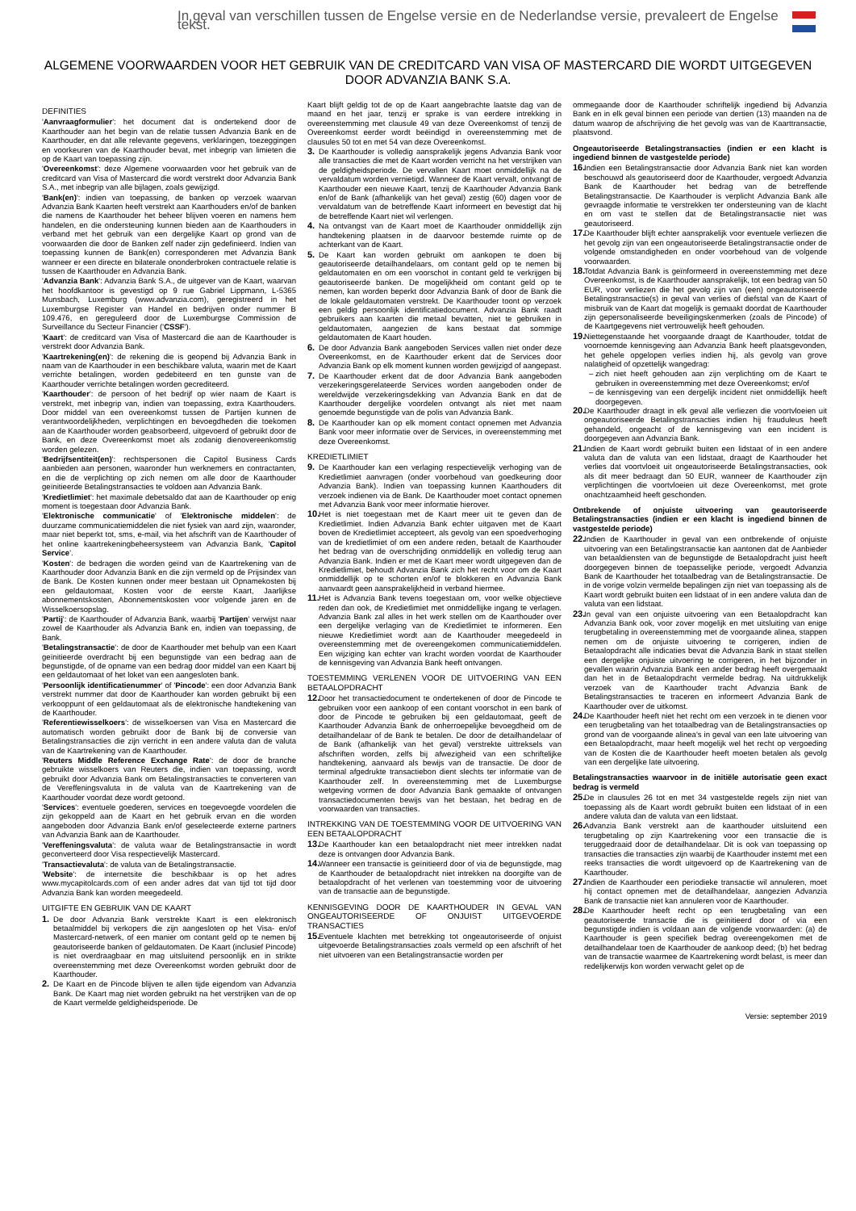In geval van verschillen tussen de Engelse versie en de Nederlandse versie, prevaleert de Engelse tekst.
ALGEMENE VOORWAARDEN VOOR HET GEBRUIK VAN DE CREDITCARD VAN VISA OF MASTERCARD DIE WORDT UITGEGEVEN DOOR ADVANZIA BANK S.A.
DEFINITIES
'Aanvraagformulier': het document dat is ondertekend door de Kaarthouder aan het begin van de relatie tussen Advanzia Bank en de Kaarthouder, en dat alle relevante gegevens, verklaringen, toezeggingen en voorkeuren van de Kaarthouder bevat, met inbegrip van limieten die op de Kaart van toepassing zijn.
'Overeenkomst': deze Algemene voorwaarden voor het gebruik van de creditcard van Visa of Mastercard die wordt verstrekt door Advanzia Bank S.A., met inbegrip van alle bijlagen, zoals gewijzigd.
'Bank(en)': indien van toepassing, de banken op verzoek waarvan Advanzia Bank Kaarten heeft verstrekt aan Kaarthouders en/of de banken die namens de Kaarthouder het beheer blijven voeren en namens hem handelen, en die ondersteuning kunnen bieden aan de Kaarthouders in verband met het gebruik van een dergelijke Kaart op grond van de voorwaarden die door de Banken zelf nader zijn gedefinieerd. Indien van toepassing kunnen de Bank(en) corresponderen met Advanzia Bank wanneer er een directe en bilaterale ononderbroken contractuele relatie is tussen de Kaarthouder en Advanzia Bank.
'Advanzia Bank': Advanzia Bank S.A., de uitgever van de Kaart, waarvan het hoofdkantoor is gevestigd op 9 rue Gabriel Lippmann, L-5365 Munsbach, Luxemburg (www.advanzia.com), geregistreerd in het Luxemburgse Register van Handel en bedrijven onder nummer B 109.476, en gereguleerd door de Luxemburgse Commission de Surveillance du Secteur Financier ('CSSF').
'Kaart': de creditcard van Visa of Mastercard die aan de Kaarthouder is verstrekt door Advanzia Bank.
'Kaartrekening(en)': de rekening die is geopend bij Advanzia Bank in naam van de Kaarthouder in een beschikbare valuta, waarin met de Kaart verrichte betalingen, worden gedebiteerd en ten gunste van de Kaarthouder verrichte betalingen worden gecrediteerd.
'Kaarthouder': de persoon of het bedrijf op wier naam de Kaart is verstrekt, met inbegrip van, indien van toepassing, extra Kaarthouders. Door middel van een overeenkomst tussen de Partijen kunnen de verantwoordelijkheden, verplichtingen en bevoegdheden die toekomen aan de Kaarthouder worden geabsorbeerd, uitgevoerd of gebruikt door de Bank, en deze Overeenkomst moet als zodanig dienovereenkomstig worden gelezen.
'Bedrijfsentiteit(en)': rechtspersonen die Capitol Business Cards aanbieden aan personen, waaronder hun werknemers en contractanten, en die de verplichting op zich nemen om alle door de Kaarthouder geïnitieerde Betalingstransacties te voldoen aan Advanzia Bank.
'Kredietlimiet': het maximale debetsaldo dat aan de Kaarthouder op enig moment is toegestaan door Advanzia Bank.
'Elektronische communicatie' of 'Elektronische middelen': de duurzame communicatiemiddelen die niet fysiek van aard zijn, waaronder, maar niet beperkt tot, sms, e-mail, via het afschrift van de Kaarthouder of het online kaartrekeningbeheersysteem van Advanzia Bank, 'Capitol Service'.
'Kosten': de bedragen die worden geïnd van de Kaartrekening van de Kaarthouder door Advanzia Bank en die zijn vermeld op de Prijsindex van de Bank. De Kosten kunnen onder meer bestaan uit Opnamekosten bij een geldautomaat, Kosten voor de eerste Kaart, Jaarlijkse abonnementskosten, Abonnementskosten voor volgende jaren en de Wisselkoersopslag.
'Partij': de Kaarthouder of Advanzia Bank, waarbij 'Partijen' verwijst naar zowel de Kaarthouder als Advanzia Bank en, indien van toepassing, de Bank.
'Betalingstransactie': de door de Kaarthouder met behulp van een Kaart geïnitieerde overdracht bij een begunstigde van een bedrag aan de begunstigde, of de opname van een bedrag door middel van een Kaart bij een geldautomaat of het loket van een aangesloten bank.
'Persoonlijk identificatienummer' of 'Pincode': een door Advanzia Bank verstrekt nummer dat door de Kaarthouder kan worden gebruikt bij een verkooppunt of een geldautomaat als de elektronische handtekening van de Kaarthouder.
'Referentiewisselkoers': de wisselkoersen van Visa en Mastercard die automatisch worden gebruikt door de Bank bij de conversie van Betalingstransacties die zijn verricht in een andere valuta dan de valuta van de Kaartrekening van de Kaarthouder.
'Reuters Middle Reference Exchange Rate': de door de branche gebruikte wisselkoers van Reuters die, indien van toepassing, wordt gebruikt door Advanzia Bank om Betalingstransacties te converteren van de Vereffeningsvaluta in de valuta van de Kaartrekening van de Kaarthouder voordat deze wordt getoond.
'Services': eventuele goederen, services en toegevoegde voordelen die zijn gekoppeld aan de Kaart en het gebruik ervan en die worden aangeboden door Advanzia Bank en/of geselecteerde externe partners van Advanzia Bank aan de Kaarthouder.
'Vereffeningsvaluta': de valuta waar de Betalingstransactie in wordt geconverteerd door Visa respectievelijk Mastercard.
'Transactievaluta': de valuta van de Betalingstransactie.
'Website': de internetsite die beschikbaar is op het adres www.mycapitolcards.com of een ander adres dat van tijd tot tijd door Advanzia Bank kan worden meegedeeld.
UITGIFTE EN GEBRUIK VAN DE KAART
1. De door Advanzia Bank verstrekte Kaart is een elektronisch betaalmiddel bij verkopers die zijn aangesloten op het Visa- en/of Mastercard-netwerk, of een manier om contant geld op te nemen bij geautoriseerde banken of geldautomaten. De Kaart (inclusief Pincode) is niet overdraagbaar en mag uitsluitend persoonlijk en in strikte overeenstemming met deze Overeenkomst worden gebruikt door de Kaarthouder.
2. De Kaart en de Pincode blijven te allen tijde eigendom van Advanzia Bank. De Kaart mag niet worden gebruikt na het verstrijken van de op de Kaart vermelde geldigheidsperiode. De
Kaart blijft geldig tot de op de Kaart aangebrachte laatste dag van de maand en het jaar, tenzij er sprake is van eerdere intrekking in overeenstemming met clausule 49 van deze Overeenkomst of tenzij de Overeenkomst eerder wordt beëindigd in overeenstemming met de clausules 50 tot en met 54 van deze Overeenkomst.
3. De Kaarthouder is volledig aansprakelijk jegens Advanzia Bank voor alle transacties die met de Kaart worden verricht na het verstrijken van de geldigheidsperiode. De vervallen Kaart moet onmiddellijk na de vervaldatum worden vernietigd. Wanneer de Kaart vervalt, ontvangt de Kaarthouder een nieuwe Kaart, tenzij de Kaarthouder Advanzia Bank en/of de Bank (afhankelijk van het geval) zestig (60) dagen voor de vervaldatum van de betreffende Kaart informeert en bevestigt dat hij de betreffende Kaart niet wil verlengen.
4. Na ontvangst van de Kaart moet de Kaarthouder onmiddellijk zijn handtekening plaatsen in de daarvoor bestemde ruimte op de achterkant van de Kaart.
5. De Kaart kan worden gebruikt om aankopen te doen bij geautoriseerde detailhandelaars, om contant geld op te nemen bij geldautomaten en om een voorschot in contant geld te verkrijgen bij geautoriseerde banken. De mogelijkheid om contant geld op te nemen, kan worden beperkt door Advanzia Bank of door de Bank die de lokale geldautomaten verstrekt. De Kaarthouder toont op verzoek een geldig persoonlijk identificatiedocument. Advanzia Bank raadt gebruikers aan kaarten die metaal bevatten, niet te gebruiken in geldautomaten, aangezien de kans bestaat dat sommige geldautomaten de Kaart houden.
6. De door Advanzia Bank aangeboden Services vallen niet onder deze Overeenkomst, en de Kaarthouder erkent dat de Services door Advanzia Bank op elk moment kunnen worden gewijzigd of aangepast.
7. De Kaarthouder erkent dat de door Advanzia Bank aangeboden verzekeringsgerelateerde Services worden aangeboden onder de wereldwijde verzekeringsdekking van Advanzia Bank en dat de Kaarthouder dergelijke voordelen ontvangt als niet met naam genoemde begunstigde van de polis van Advanzia Bank.
8. De Kaarthouder kan op elk moment contact opnemen met Advanzia Bank voor meer informatie over de Services, in overeenstemming met deze Overeenkomst.
KREDIETLIMIET
9. De Kaarthouder kan een verlaging respectievelijk verhoging van de Kredietlimiet aanvragen (onder voorbehoud van goedkeuring door Advanzia Bank). Indien van toepassing kunnen Kaarthouders dit verzoek indienen via de Bank. De Kaarthouder moet contact opnemen met Advanzia Bank voor meer informatie hierover.
10. Het is niet toegestaan met de Kaart meer uit te geven dan de Kredietlimiet. Indien Advanzia Bank echter uitgaven met de Kaart boven de Kredietlimiet accepteert, als gevolg van een spoedverhoging van de kredietlimiet of om een andere reden, betaalt de Kaarthouder het bedrag van de overschrijding onmiddellijk en volledig terug aan Advanzia Bank. Indien er met de Kaart meer wordt uitgegeven dan de Kredietlimiet, behoudt Advanzia Bank zich het recht voor om de Kaart onmiddellijk op te schorten en/of te blokkeren en Advanzia Bank aanvaardt geen aansprakelijkheid in verband hiermee.
11. Het is Advanzia Bank tevens toegestaan om, voor welke objectieve reden dan ook, de Kredietlimiet met onmiddellijke ingang te verlagen. Advanzia Bank zal alles in het werk stellen om de Kaarthouder over een dergelijke verlaging van de Kredietlimiet te informeren. Een nieuwe Kredietlimiet wordt aan de Kaarthouder meegedeeld in overeenstemming met de overeengekomen communicatiemiddelen. Een wijziging kan echter van kracht worden voordat de Kaarthouder de kennisgeving van Advanzia Bank heeft ontvangen.
TOESTEMMING VERLENEN VOOR DE UITVOERING VAN EEN BETAALOPDRACHT
12. Door het transactiedocument te ondertekenen of door de Pincode te gebruiken voor een aankoop of een contant voorschot in een bank of door de Pincode te gebruiken bij een geldautomaat, geeft de Kaarthouder Advanzia Bank de onherroepelijke bevoegdheid om de detailhandelaar of de Bank te betalen. De door de detailhandelaar of de Bank (afhankelijk van het geval) verstrekte uittreksels van afschriften worden, zelfs bij afwezigheid van een schriftelijke handtekening, aanvaard als bewijs van de transactie. De door de terminal afgedrukte transactiebon dient slechts ter informatie van de Kaarthouder zelf. In overeenstemming met de Luxemburgse wetgeving vormen de door Advanzia Bank gemaakte of ontvangen transactiedocumenten bewijs van het bestaan, het bedrag en de voorwaarden van transacties.
INTREKKING VAN DE TOESTEMMING VOOR DE UITVOERING VAN EEN BETAALOPDRACHT
13. De Kaarthouder kan een betaalopdracht niet meer intrekken nadat deze is ontvangen door Advanzia Bank.
14. Wanneer een transactie is geïnitieerd door of via de begunstigde, mag de Kaarthouder de betaalopdracht niet intrekken na doorgifte van de betaalopdracht of het verlenen van toestemming voor de uitvoering van de transactie aan de begunstigde.
KENNISGEVING DOOR DE KAARTHOUDER IN GEVAL VAN ONGEAUTORISEERDE OF ONJUIST UITGEVOERDE TRANSACTIES
15. Eventuele klachten met betrekking tot ongeautoriseerde of onjuist uitgevoerde Betalingstransacties zoals vermeld op een afschrift of het niet uitvoeren van een Betalingstransactie worden per
ommegaande door de Kaarthouder schriftelijk ingediend bij Advanzia Bank en in elk geval binnen een periode van dertien (13) maanden na de datum waarop de afschrijving die het gevolg was van de Kaarttransactie, plaatsvond.
Ongeautoriseerde Betalingstransacties (indien er een klacht is ingediend binnen de vastgestelde periode)
16. Indien een Betalingstransactie door Advanzia Bank niet kan worden beschouwd als geautoriseerd door de Kaarthouder, vergoedt Advanzia Bank de Kaarthouder het bedrag van de betreffende Betalingstransactie. De Kaarthouder is verplicht Advanzia Bank alle gevraagde informatie te verstrekken ter ondersteuning van de klacht en om vast te stellen dat de Betalingstransactie niet was geautoriseerd.
17. De Kaarthouder blijft echter aansprakelijk voor eventuele verliezen die het gevolg zijn van een ongeautoriseerde Betalingstransactie onder de volgende omstandigheden en onder voorbehoud van de volgende voorwaarden.
18. Totdat Advanzia Bank is geïnformeerd in overeenstemming met deze Overeenkomst, is de Kaarthouder aansprakelijk, tot een bedrag van 50 EUR, voor verliezen die het gevolg zijn van (een) ongeautoriseerde Betalingstransactie(s) in geval van verlies of diefstal van de Kaart of misbruik van de Kaart dat mogelijk is gemaakt doordat de Kaarthouder zijn gepersonaliseerde beveiligingskenmerken (zoals de Pincode) of de Kaartgegevens niet vertrouwelijk heeft gehouden.
19. Niettegenstaande het voorgaande draagt de Kaarthouder, totdat de voornoemde kennisgeving aan Advanzia Bank heeft plaatsgevonden, het gehele opgelopen verlies indien hij, als gevolg van grove nalatigheid of opzettelijk wangedrag:
zich niet heeft gehouden aan zijn verplichting om de Kaart te gebruiken in overeenstemming met deze Overeenkomst; en/of
de kennisgeving van een dergelijk incident niet onmiddellijk heeft doorgegeven.
20. De Kaarthouder draagt in elk geval alle verliezen die voortvloeien uit ongeautoriseerde Betalingstransacties indien hij frauduleus heeft gehandeld, ongeacht of de kennisgeving van een incident is doorgegeven aan Advanzia Bank.
21. Indien de Kaart wordt gebruikt buiten een lidstaat of in een andere valuta dan de valuta van een lidstaat, draagt de Kaarthouder het verlies dat voortvloeit uit ongeautoriseerde Betalingstransacties, ook als dit meer bedraagt dan 50 EUR, wanneer de Kaarthouder zijn verplichtingen die voortvloeien uit deze Overeenkomst, met grote onachtzaamheid heeft geschonden.
Ontbrekende of onjuiste uitvoering van geautoriseerde Betalingstransacties (indien er een klacht is ingediend binnen de vastgestelde periode)
22. Indien de Kaarthouder in geval van een ontbrekende of onjuiste uitvoering van een Betalingstransactie kan aantonen dat de Aanbieder van betaaldiensten van de begunstigde de Betaalopdracht juist heeft doorgegeven binnen de toepasselijke periode, vergoedt Advanzia Bank de Kaarthouder het totaalbedrag van de Betalingstransactie. De in de vorige volzin vermelde bepalingen zijn niet van toepassing als de Kaart wordt gebruikt buiten een lidstaat of in een andere valuta dan de valuta van een lidstaat.
23. In geval van een onjuiste uitvoering van een Betaalopdracht kan Advanzia Bank ook, voor zover mogelijk en met uitsluiting van enige terugbetaling in overeenstemming met de voorgaande alinea, stappen nemen om de onjuiste uitvoering te corrigeren, indien de Betaalopdracht alle indicaties bevat die Advanzia Bank in staat stellen een dergelijke onjuiste uitvoering te corrigeren, in het bijzonder in gevallen waarin Advanzia Bank een ander bedrag heeft overgemaakt dan het in de Betaalopdracht vermelde bedrag. Na uitdrukkelijk verzoek van de Kaarthouder tracht Advanzia Bank de Betalingstransacties te traceren en informeert Advanzia Bank de Kaarthouder over de uitkomst.
24. De Kaarthouder heeft niet het recht om een verzoek in te dienen voor een terugbetaling van het totaalbedrag van de Betalingstransacties op grond van de voorgaande alinea's in geval van een late uitvoering van een Betaalopdracht, maar heeft mogelijk wel het recht op vergoeding van de Kosten die de Kaarthouder heeft moeten betalen als gevolg van een dergelijke late uitvoering.
Betalingstransacties waarvoor in de initiële autorisatie geen exact bedrag is vermeld
25. De in clausules 26 tot en met 34 vastgestelde regels zijn niet van toepassing als de Kaart wordt gebruikt buiten een lidstaat of in een andere valuta dan de valuta van een lidstaat.
26. Advanzia Bank verstrekt aan de kaarthouder uitsluitend een terugbetaling op zijn Kaartrekening voor een transactie die is teruggedraaid door de detailhandelaar. Dit is ook van toepassing op transacties die transacties zijn waarbij de Kaarthouder instemt met een reeks transacties die wordt uitgevoerd op de Kaartrekening van de Kaarthouder.
27. Indien de Kaarthouder een periodieke transactie wil annuleren, moet hij contact opnemen met de detailhandelaar, aangezien Advanzia Bank de transactie niet kan annuleren voor de Kaarthouder.
28. De Kaarthouder heeft recht op een terugbetaling van een geautoriseerde transactie die is geïnitieerd door of via een begunstigde indien is voldaan aan de volgende voorwaarden: (a) de Kaarthouder is geen specifiek bedrag overeengekomen met de detailhandelaar toen de Kaarthouder de aankoop deed; (b) het bedrag van de transactie waarmee de Kaartrekening wordt belast, is meer dan redelijkerwijs kon worden verwacht gelet op de
Versie: september 2019